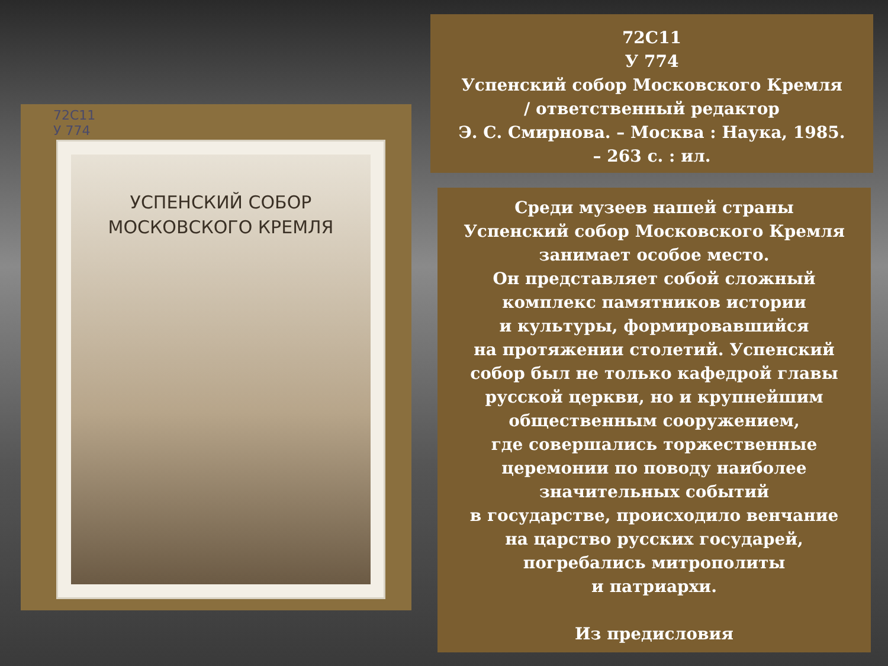72С11
У 774
УСПЕНСКИЙ СОБОР
МОСКОВСКОГО КРЕМЛЯ
72С11
У 774
Успенский собор Московского Кремля
/ ответственный редактор
Э. С. Смирнова. – Москва : Наука, 1985.
– 263 с. : ил.
Среди музеев нашей страны
Успенский собор Московского Кремля
занимает особое место.
Он представляет собой сложный
комплекс памятников истории
и культуры, формировавшийся
на протяжении столетий. Успенский
собор был не только кафедрой главы
русской церкви, но и крупнейшим
общественным сооружением,
где совершались торжественные
церемонии по поводу наиболее
значительных событий
в государстве, происходило венчание
на царство русских государей,
погребались митрополиты
и патриархи.
Из предисловия